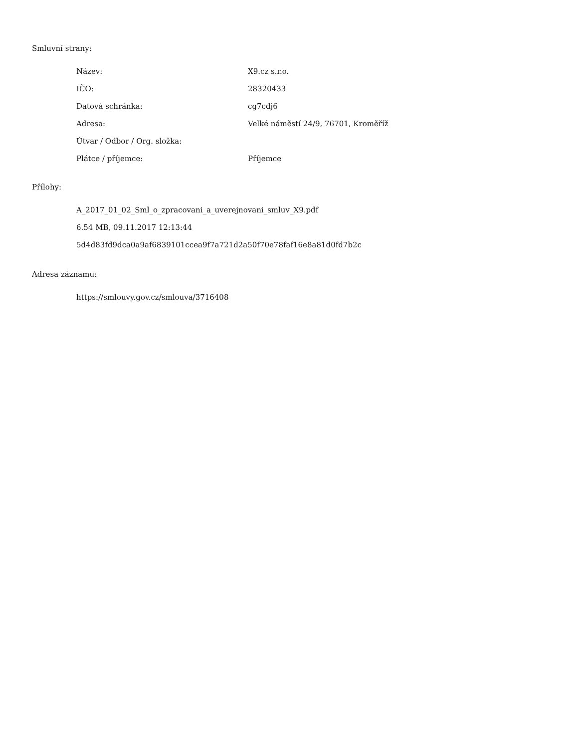Smluvní strany:
| Název: | X9.cz s.r.o. |
| IČO: | 28320433 |
| Datová schránka: | cg7cdj6 |
| Adresa: | Velké náměstí 24/9, 76701, Kroměříž |
| Útvar / Odbor / Org. složka: | |
| Plátce / příjemce: | Příjemce |
Přílohy:
A_2017_01_02_Sml_o_zpracovani_a_uverejnovani_smluv_X9.pdf
6.54 MB, 09.11.2017 12:13:44
5d4d83fd9dca0a9af6839101ccea9f7a721d2a50f70e78faf16e8a81d0fd7b2c
Adresa záznamu:
https://smlouvy.gov.cz/smlouva/3716408